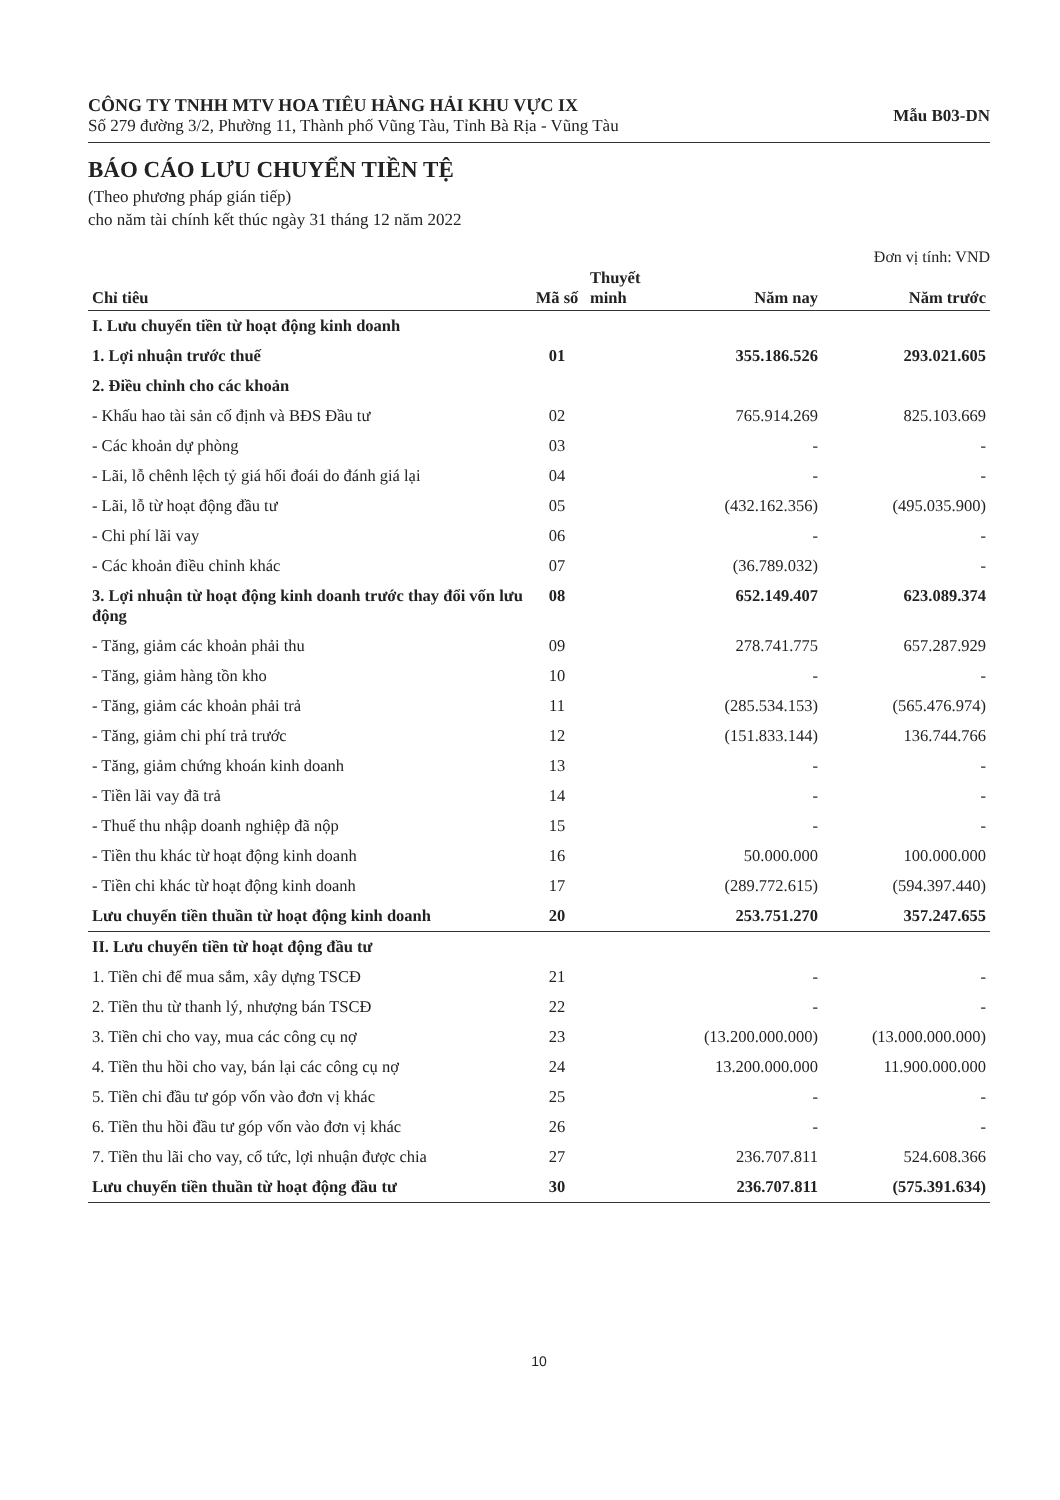CÔNG TY TNHH MTV HOA TIÊU HÀNG HẢI KHU VỰC IX
Số 279 đường 3/2, Phường 11, Thành phố Vũng Tàu, Tỉnh Bà Rịa - Vũng Tàu
Mẫu B03-DN
BÁO CÁO LƯU CHUYỂN TIỀN TỆ
(Theo phương pháp gián tiếp)
cho năm tài chính kết thúc ngày 31 tháng 12 năm 2022
Đơn vị tính: VND
| Chỉ tiêu | Mã số | Thuyết minh | Năm nay | Năm trước |
| --- | --- | --- | --- | --- |
| I. Lưu chuyển tiền từ hoạt động kinh doanh | | | | |
| 1. Lợi nhuận trước thuế | 01 | | 355.186.526 | 293.021.605 |
| 2. Điều chỉnh cho các khoản | | | | |
| - Khấu hao tài sản cố định và BĐS Đầu tư | 02 | | 765.914.269 | 825.103.669 |
| - Các khoản dự phòng | 03 | | - | - |
| - Lãi, lỗ chênh lệch tỷ giá hối đoái do đánh giá lại | 04 | | - | - |
| - Lãi, lỗ từ hoạt động đầu tư | 05 | | (432.162.356) | (495.035.900) |
| - Chi phí lãi vay | 06 | | - | - |
| - Các khoản điều chỉnh khác | 07 | | (36.789.032) | - |
| 3. Lợi nhuận từ hoạt động kinh doanh trước thay đổi vốn lưu động | 08 | | 652.149.407 | 623.089.374 |
| - Tăng, giảm các khoản phải thu | 09 | | 278.741.775 | 657.287.929 |
| - Tăng, giảm hàng tồn kho | 10 | | - | - |
| - Tăng, giảm các khoản phải trả | 11 | | (285.534.153) | (565.476.974) |
| - Tăng, giảm chi phí trả trước | 12 | | (151.833.144) | 136.744.766 |
| - Tăng, giảm chứng khoán kinh doanh | 13 | | - | - |
| - Tiền lãi vay đã trả | 14 | | - | - |
| - Thuế thu nhập doanh nghiệp đã nộp | 15 | | - | - |
| - Tiền thu khác từ hoạt động kinh doanh | 16 | | 50.000.000 | 100.000.000 |
| - Tiền chi khác từ hoạt động kinh doanh | 17 | | (289.772.615) | (594.397.440) |
| Lưu chuyển tiền thuần từ hoạt động kinh doanh | 20 | | 253.751.270 | 357.247.655 |
| II. Lưu chuyển tiền từ hoạt động đầu tư | | | | |
| 1. Tiền chi để mua sắm, xây dựng TSCĐ | 21 | | - | - |
| 2. Tiền thu từ thanh lý, nhượng bán TSCĐ | 22 | | - | - |
| 3. Tiền chi cho vay, mua các công cụ nợ | 23 | | (13.200.000.000) | (13.000.000.000) |
| 4. Tiền thu hồi cho vay, bán lại các công cụ nợ | 24 | | 13.200.000.000 | 11.900.000.000 |
| 5. Tiền chi đầu tư góp vốn vào đơn vị khác | 25 | | - | - |
| 6. Tiền thu hồi đầu tư góp vốn vào đơn vị khác | 26 | | - | - |
| 7. Tiền thu lãi cho vay, cổ tức, lợi nhuận được chia | 27 | | 236.707.811 | 524.608.366 |
| Lưu chuyển tiền thuần từ hoạt động đầu tư | 30 | | 236.707.811 | (575.391.634) |
10